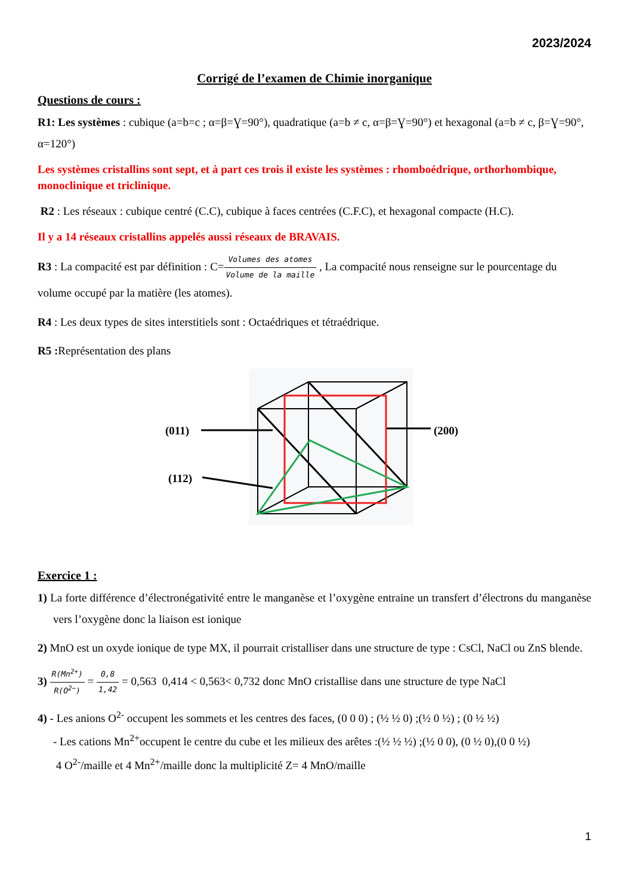2023/2024
Corrigé de l’examen de Chimie inorganique
Questions de cours :
R1: Les systèmes : cubique (a=b=c ; α=β=Ɣ=90°), quadratique (a=b ≠ c, α=β=Ɣ=90°) et hexagonal (a=b ≠ c, β=Ɣ=90°, α=120°)
Les systèmes cristallins sont sept, et à part ces trois il existe les systèmes : rhomboédrique, orthorhombique, monoclinique et triclinique.
R2 : Les réseaux : cubique centré (C.C), cubique à faces centrées (C.F.C), et hexagonal compacte (H.C).
Il y a 14 réseaux cristallins appelés aussi réseaux de BRAVAIS.
R3 : La compacité est par définition : C=Volumes des atomes Volume de la maille , La compacité nous renseigne sur le pourcentage du volume occupé par la matière (les atomes).
R4 : Les deux types de sites interstitiels sont : Octaédriques et tétraédrique.
R5 : Représentation des plans
(011)
(200)
(112)
Exercice 1 :
1) La forte différence d’électronégativité entre le manganèse et l’oxygène entraine un transfert d’électrons du manganèse vers l’oxygène donc la liaison est ionique
2) MnO est un oxyde ionique de type MX, il pourrait cristalliser dans une structure de type : CsCl, NaCl ou ZnS blende.
3) R(Mn<sup>2+</sup>) R(O<sup>2−</sup>) = 0,8 1,42 = 0,563 0,414 < 0,563< 0,732 donc MnO cristallise dans une structure de type NaCl
4) - Les anions O<sup>2-</sup> occupent les sommets et les centres des faces, (0 0 0) ; (½ ½ 0) ;(½ 0 ½) ; (0 ½ ½)
- Les cations Mn<sup>2+</sup>occupent le centre du cube et les milieux des arêtes :(½ ½ ½) ;(½ 0 0), (0 ½ 0),(0 0 ½)
4 O<sup>2-</sup>/maille et 4 Mn<sup>2+</sup>/maille donc la multiplicité Z= 4 MnO/maille
1